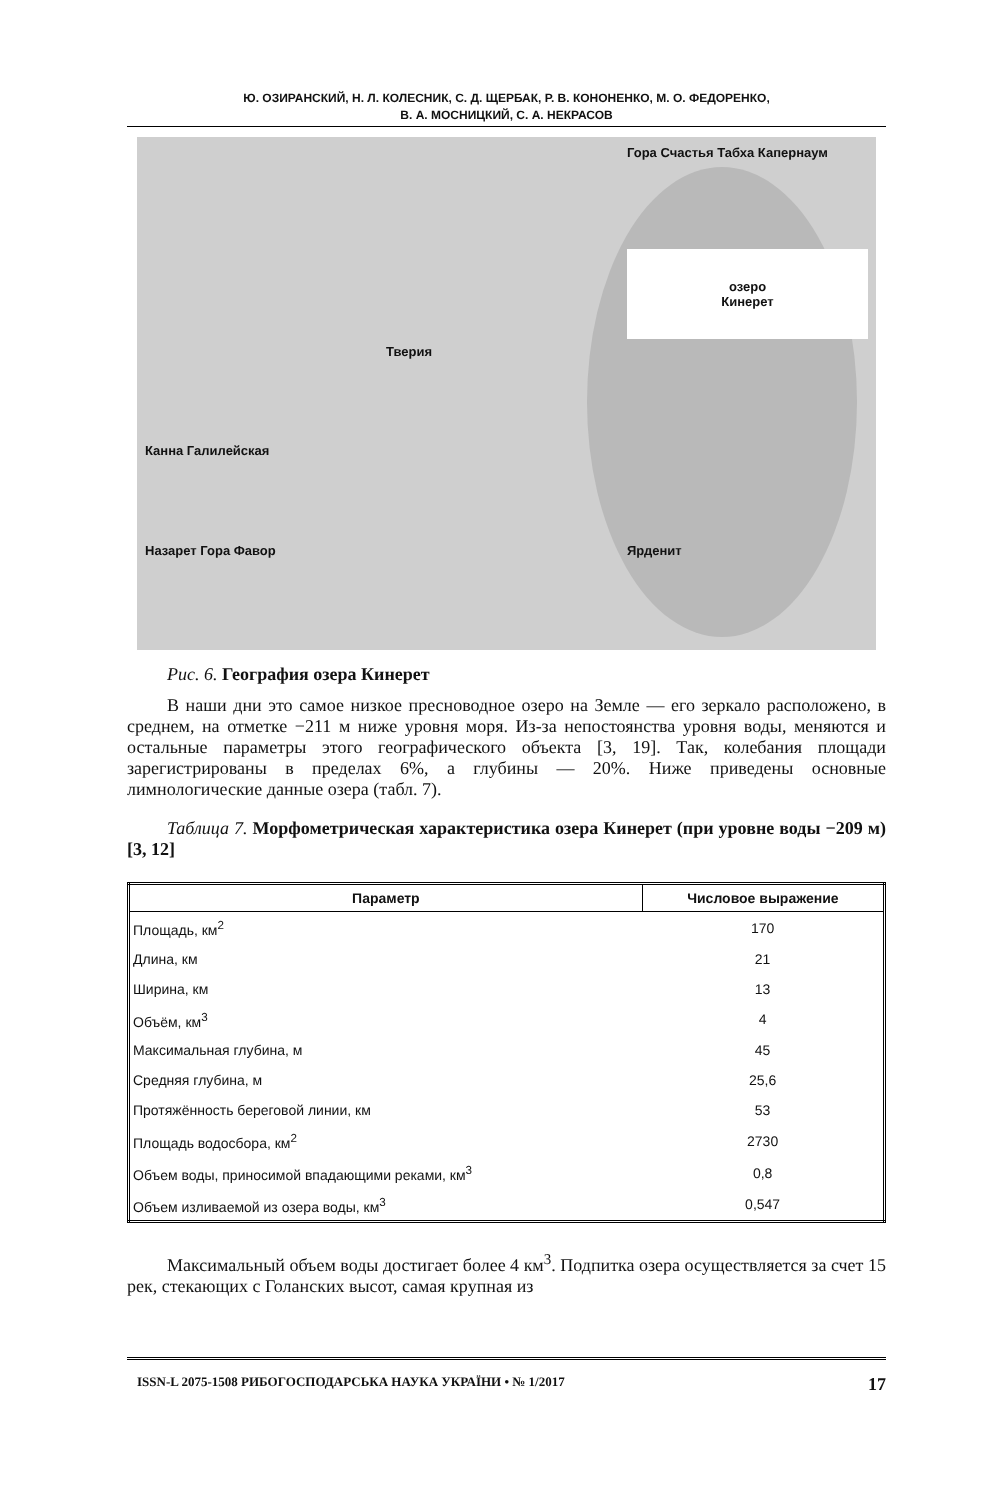Ю. ОЗИРАНСКИЙ, Н. Л. КОЛЕСНИК, С. Д. ЩЕРБАК, Р. В. КОНОНЕНКО, М. О. ФЕДОРЕНКО,
В. А. МОСНИЦКИЙ, С. А. НЕКРАСОВ
Гора Счастья Табха Капернаум озеро
Кинерет Тверия Канна Галилейская Назарет Гора Фавор Ярденит
Рис. 6. География озера Кинерет
В наши дни это самое низкое пресноводное озеро на Земле — его зеркало расположено, в среднем, на отметке −211 м ниже уровня моря. Из-за непостоянства уровня воды, меняются и остальные параметры этого географического объекта [3, 19]. Так, колебания площади зарегистрированы в пределах 6%, а глубины — 20%. Ниже приведены основные лимнологические данные озера (табл. 7).
Таблица 7. Морфометрическая характеристика озера Кинерет (при уровне воды −209 м) [3, 12]
| Параметр | Числовое выражение |
| --- | --- |
| Площадь, км<sup>2</sup> | 170 |
| Длина, км | 21 |
| Ширина, км | 13 |
| Объём, км<sup>3</sup> | 4 |
| Максимальная глубина, м | 45 |
| Средняя глубина, м | 25,6 |
| Протяжённость береговой линии, км | 53 |
| Площадь водосбора, км<sup>2</sup> | 2730 |
| Объем воды, приносимой впадающими реками, км<sup>3</sup> | 0,8 |
| Объем изливаемой из озера воды, км<sup>3</sup> | 0,547 |
Максимальный объем воды достигает более 4 км<sup>3</sup>. Подпитка озера осуществляется за счет 15 рек, стекающих с Голанских высот, самая крупная из
ISSN-L 2075-1508 РИБОГОСПОДАРСЬКА НАУКА УКРАЇНИ • № 1/2017 17